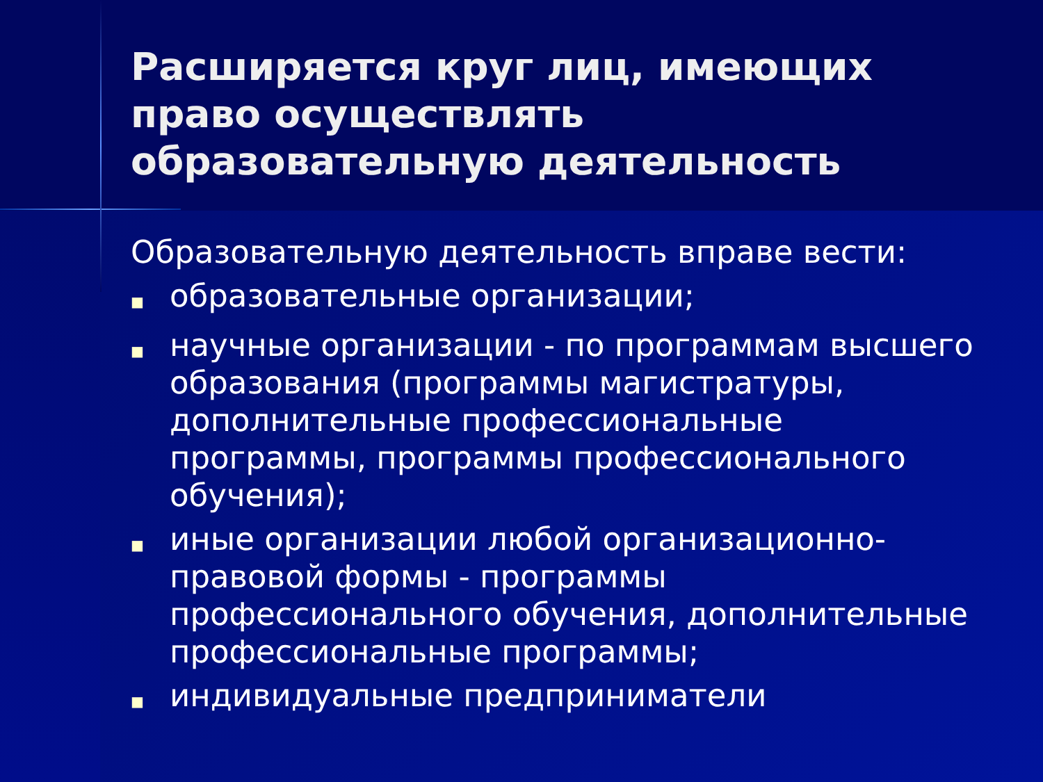Расширяется круг лиц, имеющих право осуществлять образовательную деятельность
Образовательную деятельность вправе вести:
■ образовательные организации;
■ научные организации - по программам высшего образования (программы магистратуры, дополнительные профессиональные программы, программы профессионального обучения);
■ иные организации любой организационно-правовой формы - программы профессионального обучения, дополнительные профессиональные программы;
■ индивидуальные предприниматели